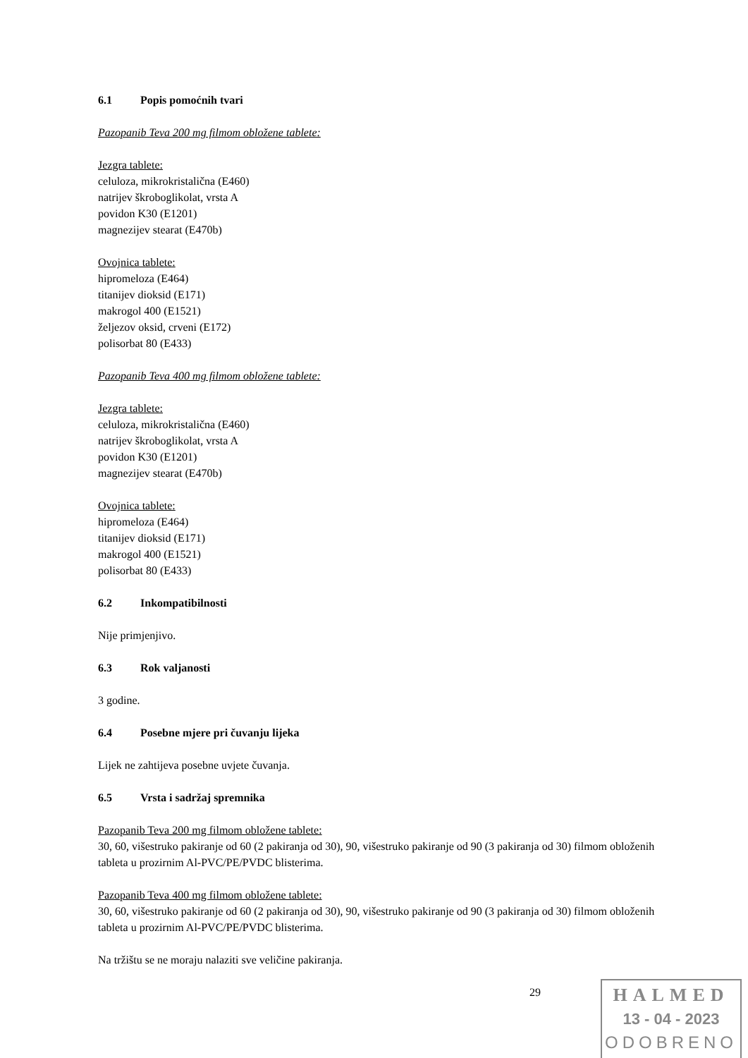6.1 Popis pomoćnih tvari
Pazopanib Teva 200 mg filmom obložene tablete:
Jezgra tablete:
celuloza, mikrokristalična (E460)
natrijev škroboglikolat, vrsta A
povidon K30 (E1201)
magnezijev stearat (E470b)
Ovojnica tablete:
hipromeloza (E464)
titanijev dioksid (E171)
makrogol 400 (E1521)
željezov oksid, crveni (E172)
polisorbat 80 (E433)
Pazopanib Teva 400 mg filmom obložene tablete:
Jezgra tablete:
celuloza, mikrokristalična (E460)
natrijev škroboglikolat, vrsta A
povidon K30 (E1201)
magnezijev stearat (E470b)
Ovojnica tablete:
hipromeloza (E464)
titanijev dioksid (E171)
makrogol 400 (E1521)
polisorbat 80 (E433)
6.2 Inkompatibilnosti
Nije primjenjivo.
6.3 Rok valjanosti
3 godine.
6.4 Posebne mjere pri čuvanju lijeka
Lijek ne zahtijeva posebne uvjete čuvanja.
6.5 Vrsta i sadržaj spremnika
Pazopanib Teva 200 mg filmom obložene tablete:
30, 60, višestruko pakiranje od 60 (2 pakiranja od 30), 90, višestruko pakiranje od 90 (3 pakiranja od 30) filmom obloženih tableta u prozirnim Al-PVC/PE/PVDC blisterima.
Pazopanib Teva 400 mg filmom obložene tablete:
30, 60, višestruko pakiranje od 60 (2 pakiranja od 30), 90, višestruko pakiranje od 90 (3 pakiranja od 30) filmom obloženih tableta u prozirnim Al-PVC/PE/PVDC blisterima.
Na tržištu se ne moraju nalaziti sve veličine pakiranja.
29
HALMED
13 - 04 - 2023
ODOBRENO